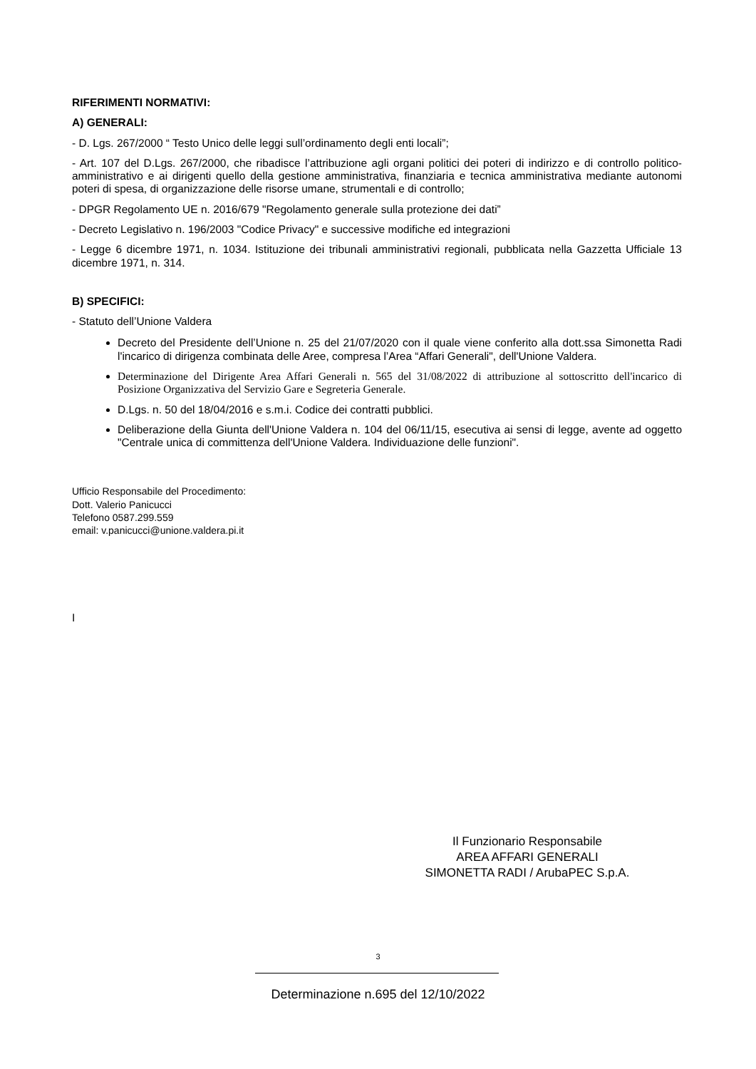RIFERIMENTI NORMATIVI:
A) GENERALI:
- D. Lgs. 267/2000 “ Testo Unico delle leggi sull’ordinamento degli enti locali”;
- Art. 107 del D.Lgs. 267/2000, che ribadisce l’attribuzione agli organi politici dei poteri di indirizzo e di controllo politico-amministrativo e ai dirigenti quello della gestione amministrativa, finanziaria e tecnica amministrativa mediante autonomi poteri di spesa, di organizzazione delle risorse umane, strumentali e di controllo;
- DPGR Regolamento UE n. 2016/679 "Regolamento generale sulla protezione dei dati”
- Decreto Legislativo n. 196/2003 "Codice Privacy" e successive modifiche ed integrazioni
- Legge 6 dicembre 1971, n. 1034. Istituzione dei tribunali amministrativi regionali, pubblicata nella Gazzetta Ufficiale 13 dicembre 1971, n. 314.
B) SPECIFICI:
- Statuto dell’Unione Valdera
Decreto del Presidente dell’Unione n. 25 del 21/07/2020 con il quale viene conferito alla dott.ssa Simonetta Radi l'incarico di dirigenza combinata delle Aree, compresa l’Area “Affari Generali", dell'Unione Valdera.
Determinazione del Dirigente Area Affari Generali n. 565 del 31/08/2022 di attribuzione al sottoscritto dell'incarico di Posizione Organizzativa del Servizio Gare e Segreteria Generale.
D.Lgs. n. 50 del 18/04/2016 e s.m.i. Codice dei contratti pubblici.
Deliberazione della Giunta dell'Unione Valdera n. 104 del 06/11/15, esecutiva ai sensi di legge, avente ad oggetto "Centrale unica di committenza dell'Unione Valdera. Individuazione delle funzioni".
Ufficio Responsabile del Procedimento:
Dott. Valerio Panicucci
Telefono 0587.299.559
email: v.panicucci@unione.valdera.pi.it
I
Il Funzionario Responsabile
AREA AFFARI GENERALI
SIMONETTA RADI / ArubaPEC S.p.A.
3
Determinazione n.695 del 12/10/2022